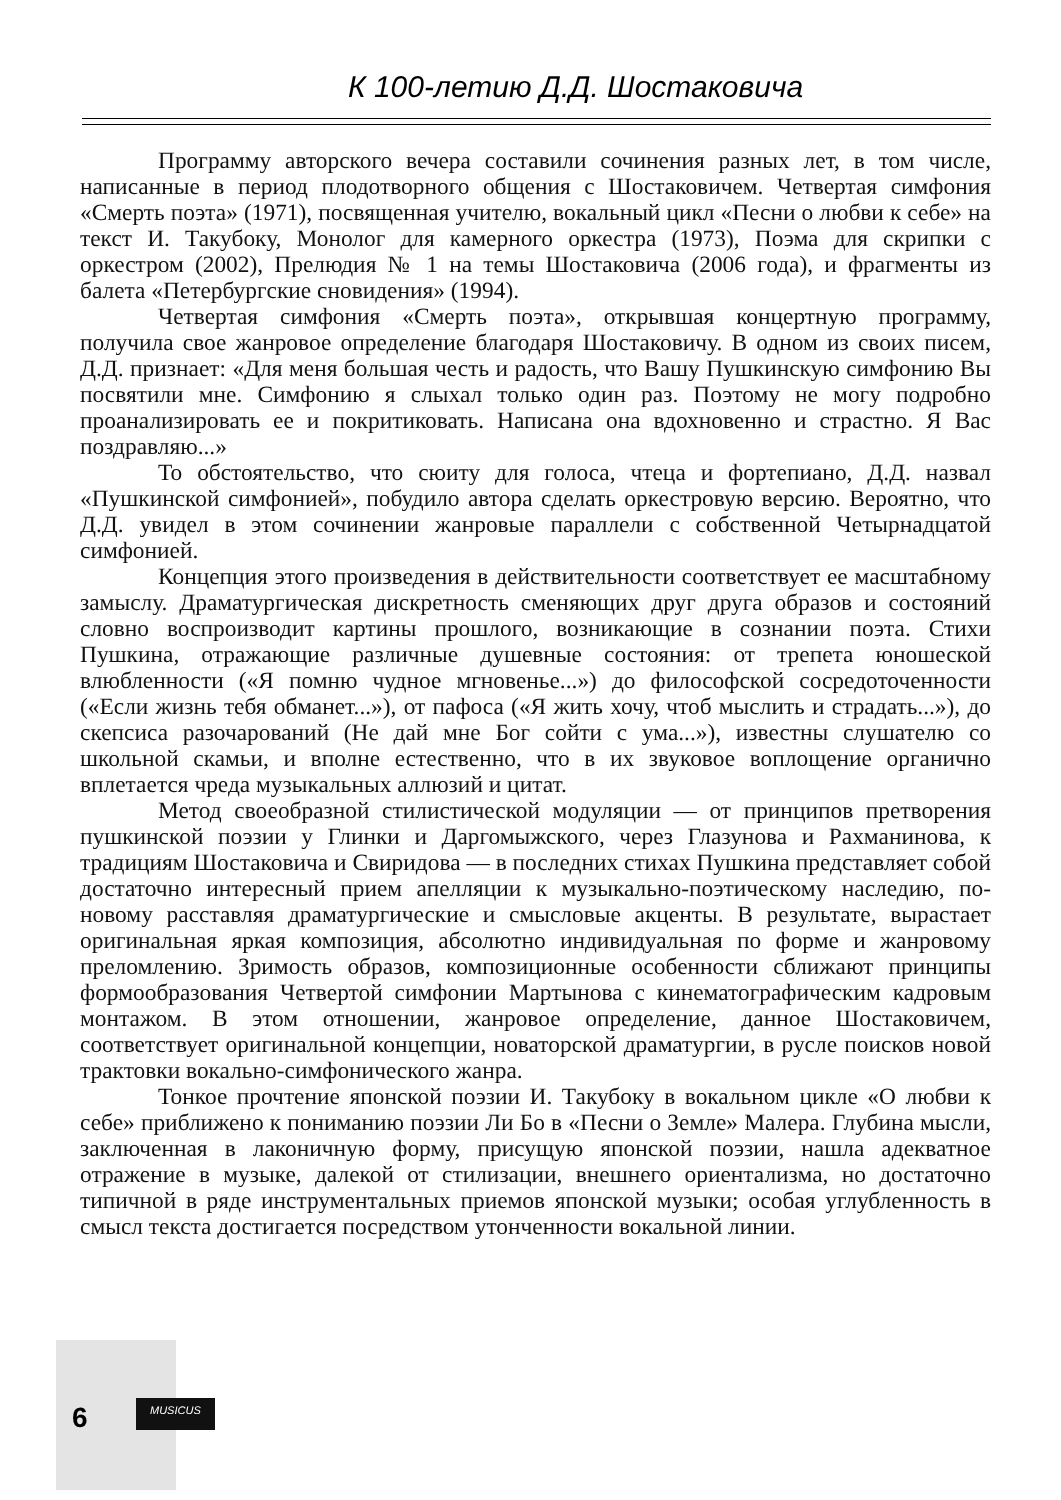К 100-летию Д.Д. Шостаковича
Программу авторского вечера составили сочинения разных лет, в том числе, написанные в период плодотворного общения с Шостаковичем. Четвертая симфония «Смерть поэта» (1971), посвященная учителю, вокальный цикл «Песни о любви к себе» на текст И. Такубоку, Монолог для камерного оркестра (1973), Поэма для скрипки с оркестром (2002), Прелюдия № 1 на темы Шостаковича (2006 года), и фрагменты из балета «Петербургские сновидения» (1994).
Четвертая симфония «Смерть поэта», открывшая концертную программу, получила свое жанровое определение благодаря Шостаковичу. В одном из своих писем, Д.Д. признает: «Для меня большая честь и радость, что Вашу Пушкинскую симфонию Вы посвятили мне. Симфонию я слыхал только один раз. Поэтому не могу подробно проанализировать ее и покритиковать. Написана она вдохновенно и страстно. Я Вас поздравляю...»
То обстоятельство, что сюиту для голоса, чтеца и фортепиано, Д.Д. назвал «Пушкинской симфонией», побудило автора сделать оркестровую версию. Вероятно, что Д.Д. увидел в этом сочинении жанровые параллели с собственной Четырнадцатой симфонией.
Концепция этого произведения в действительности соответствует ее масштабному замыслу. Драматургическая дискретность сменяющих друг друга образов и состояний словно воспроизводит картины прошлого, возникающие в сознании поэта. Стихи Пушкина, отражающие различные душевные состояния: от трепета юношеской влюбленности («Я помню чудное мгновенье...») до философской сосредоточенности («Если жизнь тебя обманет...»), от пафоса («Я жить хочу, чтоб мыслить и страдать...»), до скепсиса разочарований (Не дай мне Бог сойти с ума...»), известны слушателю со школьной скамьи, и вполне естественно, что в их звуковое воплощение органично вплетается чреда музыкальных аллюзий и цитат.
Метод своеобразной стилистической модуляции — от принципов претворения пушкинской поэзии у Глинки и Даргомыжского, через Глазунова и Рахманинова, к традициям Шостаковича и Свиридова — в последних стихах Пушкина представляет собой достаточно интересный прием апелляции к музыкально-поэтическому наследию, по-новому расставляя драматургические и смысловые акценты. В результате, вырастает оригинальная яркая композиция, абсолютно индивидуальная по форме и жанровому преломлению. Зримость образов, композиционные особенности сближают принципы формообразования Четвертой симфонии Мартынова с кинематографическим кадровым монтажом. В этом отношении, жанровое определение, данное Шостаковичем, соответствует оригинальной концепции, новаторской драматургии, в русле поисков новой трактовки вокально-симфонического жанра.
Тонкое прочтение японской поэзии И. Такубоку в вокальном цикле «О любви к себе» приближено к пониманию поэзии Ли Бо в «Песни о Земле» Малера. Глубина мысли, заключенная в лаконичную форму, присущую японской поэзии, нашла адекватное отражение в музыке, далекой от стилизации, внешнего ориентализма, но достаточно типичной в ряде инструментальных приемов японской музыки; особая углубленность в смысл текста достигается посредством утонченности вокальной линии.
6 MUSICUS